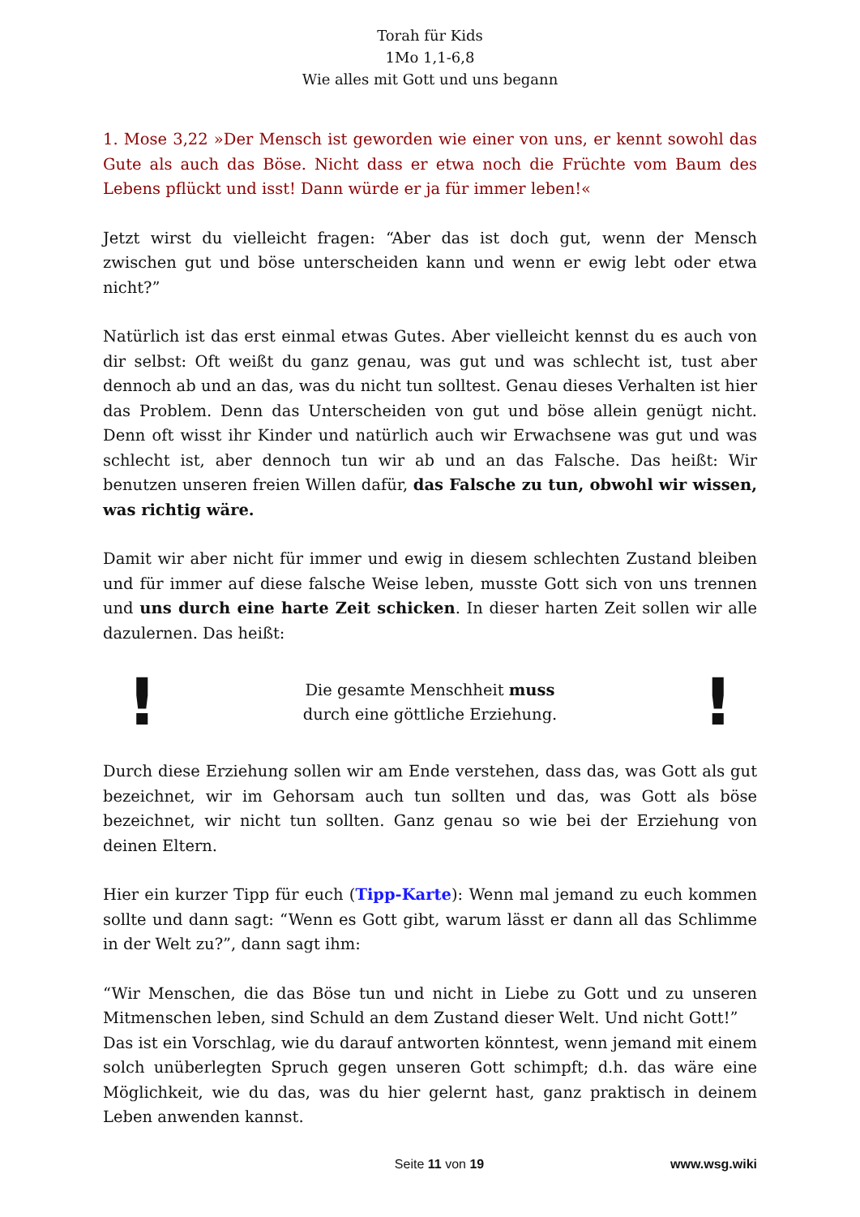Torah für Kids
1Mo 1,1-6,8
Wie alles mit Gott und uns begann
1. Mose 3,22 »Der Mensch ist geworden wie einer von uns, er kennt sowohl das Gute als auch das Böse. Nicht dass er etwa noch die Früchte vom Baum des Lebens pflückt und isst! Dann würde er ja für immer leben!«
Jetzt wirst du vielleicht fragen: “Aber das ist doch gut, wenn der Mensch zwischen gut und böse unterscheiden kann und wenn er ewig lebt oder etwa nicht?”
Natürlich ist das erst einmal etwas Gutes. Aber vielleicht kennst du es auch von dir selbst: Oft weißt du ganz genau, was gut und was schlecht ist, tust aber dennoch ab und an das, was du nicht tun solltest. Genau dieses Verhalten ist hier das Problem. Denn das Unterscheiden von gut und böse allein genügt nicht. Denn oft wisst ihr Kinder und natürlich auch wir Erwachsene was gut und was schlecht ist, aber dennoch tun wir ab und an das Falsche. Das heißt: Wir benutzen unseren freien Willen dafür, das Falsche zu tun, obwohl wir wissen, was richtig wäre.
Damit wir aber nicht für immer und ewig in diesem schlechten Zustand bleiben und für immer auf diese falsche Weise leben, musste Gott sich von uns trennen und uns durch eine harte Zeit schicken. In dieser harten Zeit sollen wir alle dazulernen. Das heißt:
!
Die gesamte Menschheit muss
durch eine göttliche Erziehung.
!
Durch diese Erziehung sollen wir am Ende verstehen, dass das, was Gott als gut bezeichnet, wir im Gehorsam auch tun sollten und das, was Gott als böse bezeichnet, wir nicht tun sollten. Ganz genau so wie bei der Erziehung von deinen Eltern.
Hier ein kurzer Tipp für euch (Tipp-Karte): Wenn mal jemand zu euch kommen sollte und dann sagt: “Wenn es Gott gibt, warum lässt er dann all das Schlimme in der Welt zu?”, dann sagt ihm:
“Wir Menschen, die das Böse tun und nicht in Liebe zu Gott und zu unseren Mitmenschen leben, sind Schuld an dem Zustand dieser Welt. Und nicht Gott!”
Das ist ein Vorschlag, wie du darauf antworten könntest, wenn jemand mit einem solch unüberlegten Spruch gegen unseren Gott schimpft; d.h. das wäre eine Möglichkeit, wie du das, was du hier gelernt hast, ganz praktisch in deinem Leben anwenden kannst.
Seite 11 von 19 www.wsg.wiki